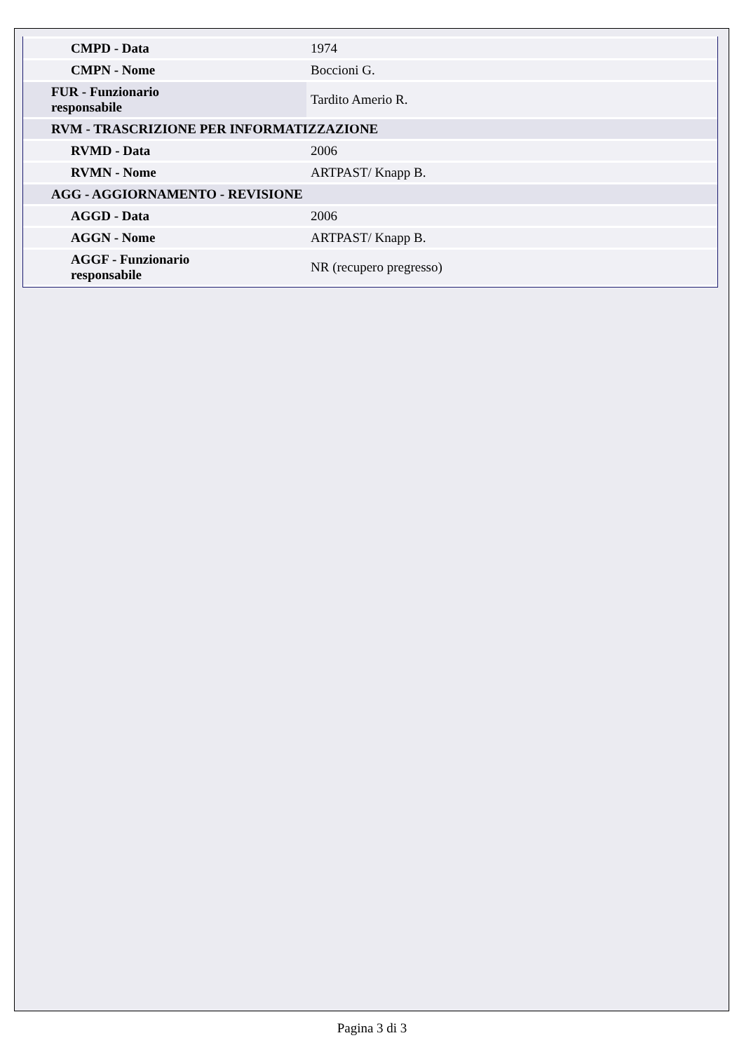| CMPD - Data | 1974 |
| CMPN - Nome | Boccioni G. |
| FUR - Funzionario responsabile | Tardito Amerio R. |
| RVM - TRASCRIZIONE PER INFORMATIZZAZIONE | |
| RVMD - Data | 2006 |
| RVMN - Nome | ARTPAST/ Knapp B. |
| AGG - AGGIORNAMENTO - REVISIONE | |
| AGGD - Data | 2006 |
| AGGN - Nome | ARTPAST/ Knapp B. |
| AGGF - Funzionario responsabile | NR (recupero pregresso) |
Pagina 3 di 3